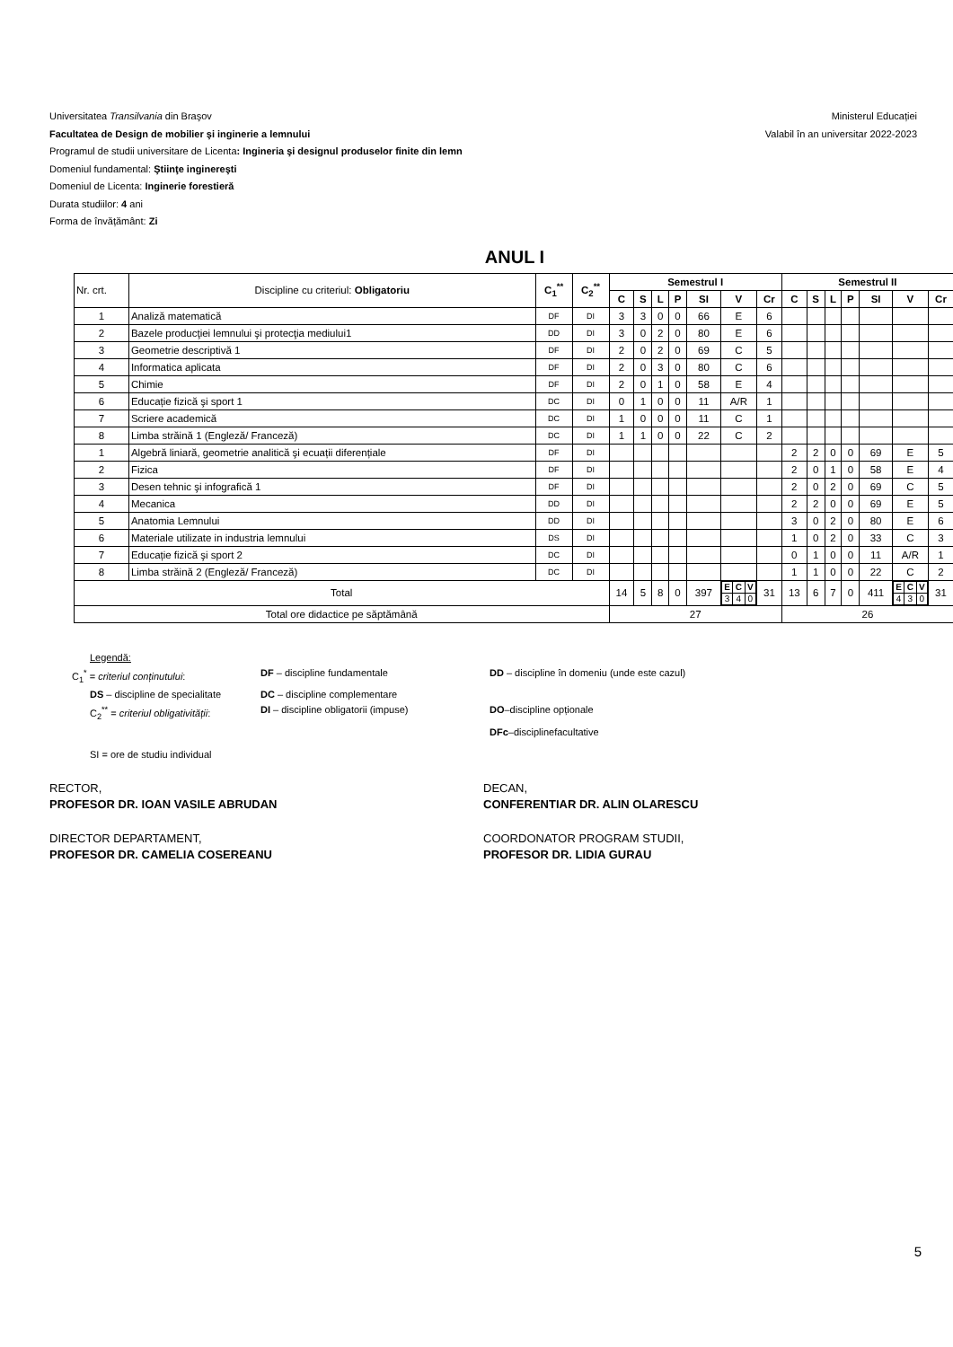Universitatea Transilvania din Braşov
Facultatea de Design de mobilier şi inginerie a lemnului
Programul de studii universitare de Licenta: Ingineria şi designul produselor finite din lemn
Domeniul fundamental: Ştiinţe inginereşti
Domeniul de Licenta: Inginerie forestieră
Durata studiilor: 4 ani
Forma de învățământ: Zi
Ministerul Educației
Valabil în an universitar 2022-2023
ANUL I
| Nr. crt. | Discipline cu criteriul: Obligatoriu | C<sub>1</sub><sup>**</sup> | C<sub>2</sub><sup>**</sup> | Semestrul I | | | | | | | Semestrul II | | | | | | |
| | | | | C | S | L | P | SI | V | Cr | C | S | L | P | SI | V | Cr |
| 1 | Analiză matematică | DF | DI | 3 | 3 | 0 | 0 | 66 | E | 6 | | | | | | | |
| 2 | Bazele producţiei lemnului şi protecţia mediului1 | DD | DI | 3 | 0 | 2 | 0 | 80 | E | 6 | | | | | | | |
| 3 | Geometrie descriptivă 1 | DF | DI | 2 | 0 | 2 | 0 | 69 | C | 5 | | | | | | | |
| 4 | Informatica aplicata | DF | DI | 2 | 0 | 3 | 0 | 80 | C | 6 | | | | | | | |
| 5 | Chimie | DF | DI | 2 | 0 | 1 | 0 | 58 | E | 4 | | | | | | | |
| 6 | Educație fizică şi sport 1 | DC | DI | 0 | 1 | 0 | 0 | 11 | A/R | 1 | | | | | | | |
| 7 | Scriere academică | DC | DI | 1 | 0 | 0 | 0 | 11 | C | 1 | | | | | | | |
| 8 | Limba străină 1 (Engleză/ Franceză) | DC | DI | 1 | 1 | 0 | 0 | 22 | C | 2 | | | | | | | |
| 1 | Algebră liniară, geometrie analitică şi ecuații diferențiale | DF | DI | | | | | | | | 2 | 2 | 0 | 0 | 69 | E | 5 |
| 2 | Fizica | DF | DI | | | | | | | | 2 | 0 | 1 | 0 | 58 | E | 4 |
| 3 | Desen tehnic şi infografică 1 | DF | DI | | | | | | | | 2 | 0 | 2 | 0 | 69 | C | 5 |
| 4 | Mecanica | DD | DI | | | | | | | | 2 | 2 | 0 | 0 | 69 | E | 5 |
| 5 | Anatomia Lemnului | DD | DI | | | | | | | | 3 | 0 | 2 | 0 | 80 | E | 6 |
| 6 | Materiale utilizate in industria lemnului | DS | DI | | | | | | | | 1 | 0 | 2 | 0 | 33 | C | 3 |
| 7 | Educație fizică şi sport 2 | DC | DI | | | | | | | | 0 | 1 | 0 | 0 | 11 | A/R | 1 |
| 8 | Limba străină 2 (Engleză/ Franceză) | DC | DI | | | | | | | | 1 | 1 | 0 | 0 | 22 | C | 2 |
| Total | | | | 14 | 5 | 8 | 0 | 397 | / E / C / V / / 3 / 4 / 0 / | 31 | 13 | 6 | 7 | 0 | 411 | / E / C / V / / 4 / 3 / 0 / | 31 |
| Total ore didactice pe săptămână | | | | 27 | | | | | | | 26 | | | | | | |
Legendă:
C<sub>1</sub><sup>*</sup> = criteriul conținutului: DF – discipline fundamentale DD – discipline în domeniu (unde este cazul)
DS – discipline de specialitate DC – discipline complementare
C<sub>2</sub><sup>**</sup> = criteriul obligativității: DI – discipline obligatorii (impuse) DO–discipline opționale
DFc–disciplinefacultative
SI = ore de studiu individual
RECTOR,
PROFESOR DR. IOAN VASILE ABRUDAN
DECAN,
CONFERENTIAR DR. ALIN OLARESCU
DIRECTOR DEPARTAMENT,
PROFESOR DR. CAMELIA COSEREANU
COORDONATOR PROGRAM STUDII,
PROFESOR DR. LIDIA GURAU
5